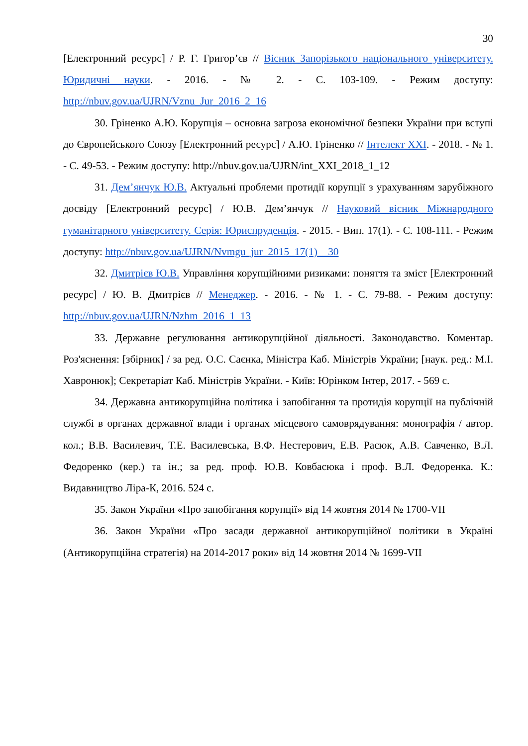30
[Електронний ресурс] / Р. Г. Григор’єв // Вісник Запорізького національного університету. Юридичні науки. - 2016. - № 2. - С. 103-109. - Режим доступу: http://nbuv.gov.ua/UJRN/Vznu_Jur_2016_2_16
30. Гріненко А.Ю. Корупція – основна загроза економічної безпеки України при вступі до Європейського Союзу [Електронний ресурс] / А.Ю. Гріненко // Інтелект XXI. - 2018. - № 1. - С. 49-53. - Режим доступу: http://nbuv.gov.ua/UJRN/int_XXI_2018_1_12
31. Дем’янчук Ю.В. Актуальні проблеми протидії корупції з урахуванням зарубіжного досвіду [Електронний ресурс] / Ю.В. Дем’янчук // Науковий вісник Міжнародного гуманітарного університету. Серія: Юриспруденція. - 2015. - Вип. 17(1). - С. 108-111. - Режим доступу: http://nbuv.gov.ua/UJRN/Nvmgu_jur_2015_17(1)__30
32. Дмитрієв Ю.В. Управління корупційними ризиками: поняття та зміст [Електронний ресурс] / Ю. В. Дмитрієв // Менеджер. - 2016. - № 1. - С. 79-88. - Режим доступу: http://nbuv.gov.ua/UJRN/Nzhm_2016_1_13
33. Державне регулювання антикорупційної діяльності. Законодавство. Коментар. Роз'яснення: [збірник] / за ред. О.С. Саєнка, Міністра Каб. Міністрів України; [наук. ред.: М.І. Хавронюк]; Секретаріат Каб. Міністрів України. - Київ: Юрінком Інтер, 2017. - 569 с.
34. Державна антикорупційна політика і запобігання та протидія корупції на публічній службі в органах державної влади і органах місцевого самоврядування: монографія / автор. кол.; В.В. Василевич, Т.Е. Василевська, В.Ф. Нестерович, Е.В. Расюк, А.В. Савченко, В.Л. Федоренко (кер.) та ін.; за ред. проф. Ю.В. Ковбасюка і проф. В.Л. Федоренка. К.: Видавництво Ліра-К, 2016. 524 с.
35. Закон України «Про запобігання корупції» від 14 жовтня 2014 № 1700-VII
36. Закон України «Про засади державної антикорупційної політики в Україні (Антикорупційна стратегія) на 2014-2017 роки» від 14 жовтня 2014 № 1699-VII